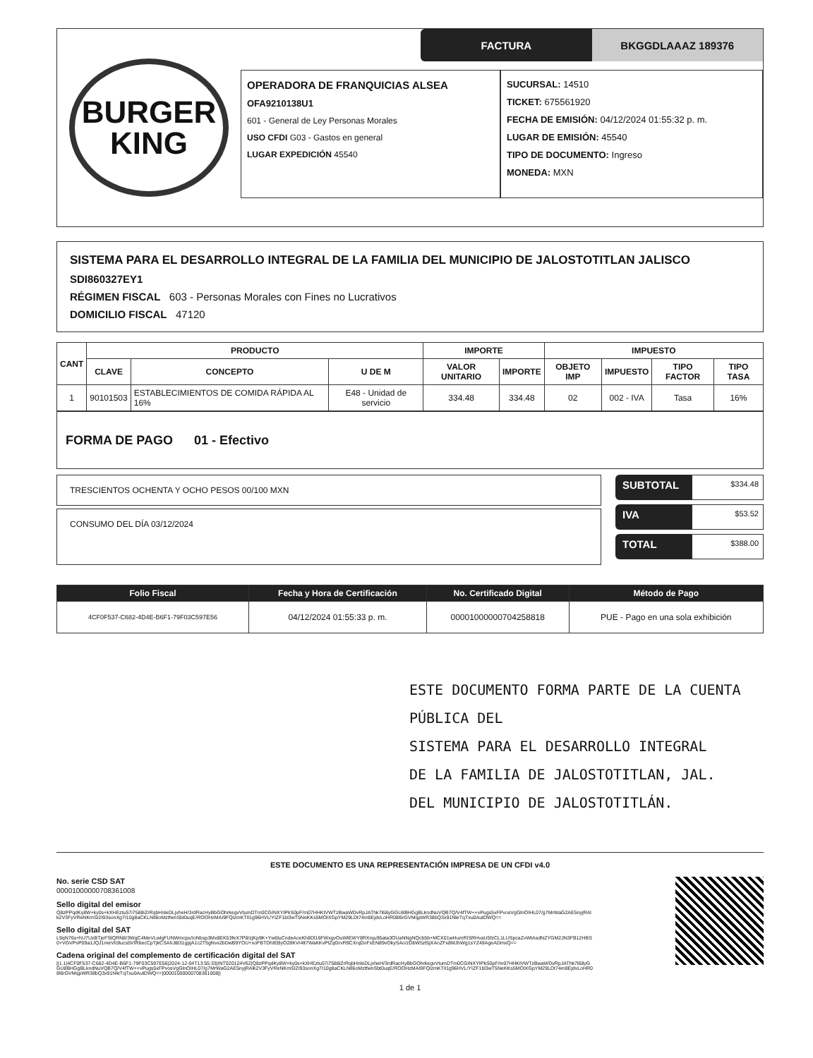BURGER
KING
FACTURA BKGGDLAAAZ 189376
OPERADORA DE FRANQUICIAS ALSEA
OFA9210138U1
601 - General de Ley Personas Morales
USO CFDI G03 - Gastos en general
LUGAR EXPEDICIÓN 45540
SUCURSAL: 14510
TICKET: 675561920
FECHA DE EMISIÓN: 04/12/2024 01:55:32 p. m.
LUGAR DE EMISIÓN: 45540
TIPO DE DOCUMENTO: Ingreso
MONEDA: MXN
SISTEMA PARA EL DESARROLLO INTEGRAL DE LA FAMILIA DEL MUNICIPIO DE JALOSTOTITLAN JALISCO
SDI860327EY1
RÉGIMEN FISCAL 603 - Personas Morales con Fines no Lucrativos
DOMICILIO FISCAL 47120
| CANT | PRODUCTO | | | IMPORTE | | IMPUESTO | | | |
| --- | --- | --- | --- | --- | --- | --- | --- | --- | --- |
| | CLAVE | CONCEPTO | U DE M | VALOR UNITARIO | IMPORTE | OBJETO IMP | IMPUESTO | TIPO FACTOR | TIPO TASA |
| 1 | 90101503 | ESTABLECIMIENTOS DE COMIDA RÁPIDA AL 16% | E48 - Unidad de servicio | 334.48 | 334.48 | 02 | 002 - IVA | Tasa | 16% |
FORMA DE PAGO 01 - Efectivo
TRESCIENTOS OCHENTA Y OCHO PESOS 00/100 MXN
CONSUMO DEL DÍA 03/12/2024
SUBTOTAL $334.48
IVA $53.52
TOTAL $388.00
| Folio Fiscal | Fecha y Hora de Certificación | No. Certificado Digital | Método de Pago |
| --- | --- | --- | --- |
| 4CF0F537-C682-4D4E-B6F1-79F03C597E56 | 04/12/2024 01:55:33 p. m. | 00001000000704258818 | PUE - Pago en una sola exhibición |
ESTE DOCUMENTO FORMA PARTE DE LA CUENTA PÚBLICA DEL
SISTEMA PARA EL DESARROLLO INTEGRAL
DE LA FAMILIA DE JALOSTOTITLAN, JAL.
DEL MUNICIPIO DE JALOSTOTITLÁN.
ESTE DOCUMENTO ES UNA REPRESENTACIÓN IMPRESA DE UN CFDI v4.0
No. serie CSD SAT
00001000000708361008
Sello digital del emisor
Q8zPPqdKy8W+ky0s+kXHEztu57i7588iZrRqbHnleDLjvheH/3rdRacHyBbGOhrkegvVtumDTm0CGINXYIPkS0pF/m07HHKtVWTzBwaWDvRpJAThk7l68yGGU8BHGgBLkndNuVQB7Q/V4fTW++vPugs5xFPvosVgGlnOIHL07/g7MrWaG2AE5nyjRAlk2V3FyVReNKmSI2I93sonXg7I10g8aCKLNIl6oMztfwnSbt0uqE/ROOHzMAI9FQizmKTIl1g96HVL/YIZF1bl3wT5NeKKs5MOIXGpYM29LDt74m8EjdvLoHR08l6rGVMqpWR38bQ3x91NleTqTxu0AutDWQ==
Sello digital del SAT
L9qN76s+hU7UzBTjeFStQRN8/3WgC4MeVLwlgFUNWmcpx/IoNbsp3Mx8EK53feX7P8/zjKp9K+Yw6luCndeAceKh8Dl16FWxgvOuWtEWY8RXrqu95ata3OUaNNgNQcb5b+MCX01wHumRISRHvaU5fzCL1LUSpcaZvWtAsdNZYGM2JN3FB12HBS0+VGVPvP09a1JQJ1meVlcllucs5VIR6ecCpTjkCSAhJt831gpjA1c2T5gNvx2bDwB9YOU+xoFBTDhIEByO28KVr4lt7WaKKvPlZqGrvR9CXrqDoFxEN89vOkySAo/zDbW5zt5jXAoZFx8MJhWg1sYZ49AgeADmxQ==
Cadena original del complemento de certificación digital del SAT
||1.1|4CF0F537-C682-4D4E-B6F1-79F03C597E56|2024-12-04T13:55:33|INT020124V62|Q8zPPqdKy8W+ky0s+kXHEztu57i7588iZrRqbHnleDLjvheH/3rdRacHyBbGOhrkegvVtumDTm0CGINXYIPkS0pF/m07HHKtVWTzBwaWDvRpJAThk7l68yGGU8BHGgBLkndNuVQB7Q/V4fTW++vPugs5xFPvosVgGlnOIHL07/g7MrWaG2AE5nyjRAlk2V3FyVReNKmSI2I93sonXg7I10g8aCKLNIl6oMztfwnSbt0uqE/ROOHzMAI9FQizmKTIl1g96HVL/YIZF1bl3wT5NeKKs5MOIXGpYM29LDt74m8EjdvLoHR08l6rGVMqpWR38bQ3x91NleTqTxu0AutDWQ==|00001000000708361008||
1 de 1